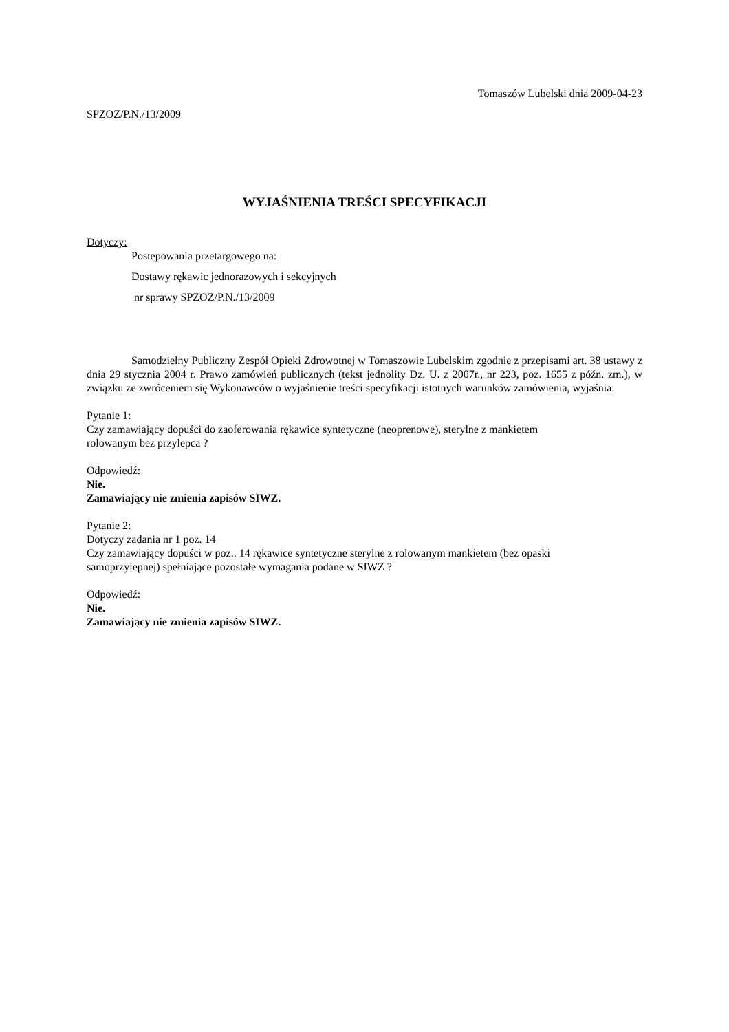Tomaszów Lubelski dnia 2009-04-23
SPZOZ/P.N./13/2009
WYJAŚNIENIA TREŚCI SPECYFIKACJI
Dotyczy:
Postępowania przetargowego na:
Dostawy rękawic jednorazowych i sekcyjnych
nr sprawy SPZOZ/P.N./13/2009
Samodzielny Publiczny Zespół Opieki Zdrowotnej w Tomaszowie Lubelskim zgodnie z przepisami art. 38 ustawy z dnia 29 stycznia 2004 r. Prawo zamówień publicznych (tekst jednolity Dz. U. z 2007r., nr 223, poz. 1655 z późn. zm.), w związku ze zwróceniem się Wykonawców o wyjaśnienie treści specyfikacji istotnych warunków zamówienia, wyjaśnia:
Pytanie 1:
Czy zamawiający dopuści do zaoferowania rękawice syntetyczne (neoprenowe), sterylne z mankietem
rolowanym bez przylepca ?
Odpowiedź:
Nie.
Zamawiający nie zmienia zapisów SIWZ.
Pytanie 2:
Dotyczy zadania nr 1 poz. 14
Czy zamawiający dopuści w poz.. 14 rękawice syntetyczne sterylne z rolowanym mankietem (bez opaski
samoprzylepnej) spełniające pozostałe wymagania podane w SIWZ ?
Odpowiedź:
Nie.
Zamawiający nie zmienia zapisów SIWZ.